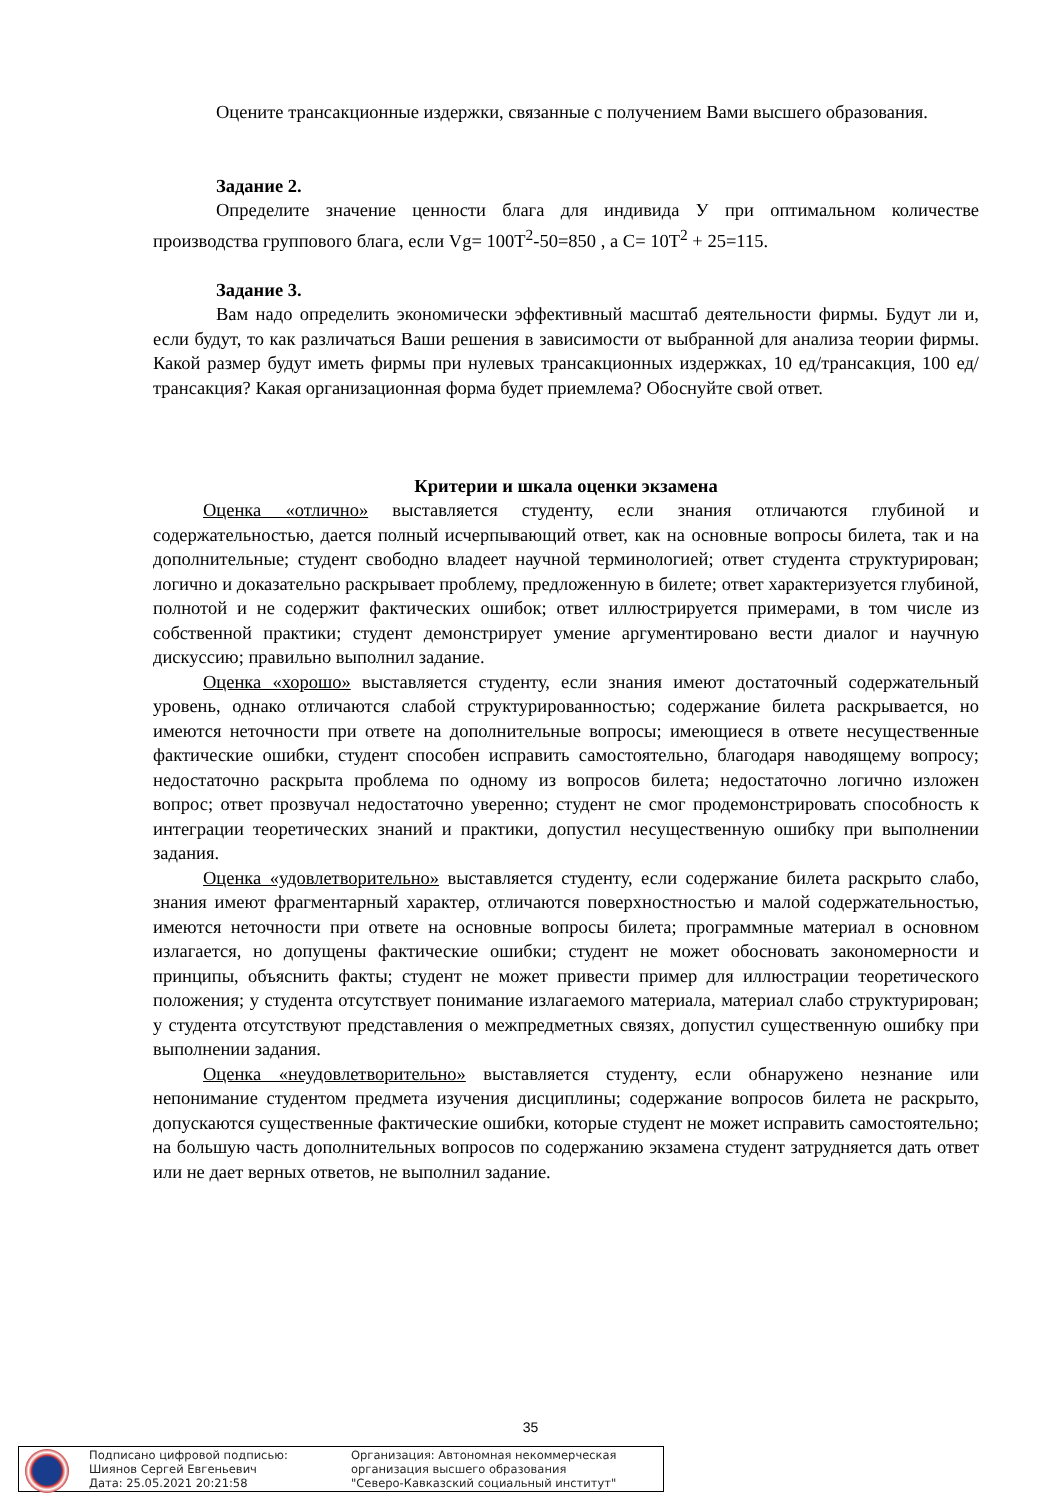Оцените трансакционные издержки, связанные с получением Вами высшего образования.
Задание 2.
Определите значение ценности блага для индивида У при оптимальном количестве производства группового блага, если Vg= 100T<sup>2</sup>-50=850 , а C= 10T<sup>2</sup> + 25=115.
Задание 3.
Вам надо определить экономически эффективный масштаб деятельности фирмы. Будут ли и, если будут, то как различаться Ваши решения в зависимости от выбранной для анализа теории фирмы. Какой размер будут иметь фирмы при нулевых трансакционных издержках, 10 ед/трансакция, 100 ед/трансакция? Какая организационная форма будет приемлема? Обоснуйте свой ответ.
Критерии и шкала оценки экзамена
Оценка «отлично» выставляется студенту, если знания отличаются глубиной и содержательностью, дается полный исчерпывающий ответ, как на основные вопросы билета, так и на дополнительные; студент свободно владеет научной терминологией; ответ студента структурирован; логично и доказательно раскрывает проблему, предложенную в билете; ответ характеризуется глубиной, полнотой и не содержит фактических ошибок; ответ иллюстрируется примерами, в том числе из собственной практики; студент демонстрирует умение аргументировано вести диалог и научную дискуссию; правильно выполнил задание.
Оценка «хорошо» выставляется студенту, если знания имеют достаточный содержательный уровень, однако отличаются слабой структурированностью; содержание билета раскрывается, но имеются неточности при ответе на дополнительные вопросы; имеющиеся в ответе несущественные фактические ошибки, студент способен исправить самостоятельно, благодаря наводящему вопросу; недостаточно раскрыта проблема по одному из вопросов билета; недостаточно логично изложен вопрос; ответ прозвучал недостаточно уверенно; студент не смог продемонстрировать способность к интеграции теоретических знаний и практики, допустил несущественную ошибку при выполнении задания.
Оценка «удовлетворительно» выставляется студенту, если содержание билета раскрыто слабо, знания имеют фрагментарный характер, отличаются поверхностностью и малой содержательностью, имеются неточности при ответе на основные вопросы билета; программные материал в основном излагается, но допущены фактические ошибки; студент не может обосновать закономерности и принципы, объяснить факты; студент не может привести пример для иллюстрации теоретического положения; у студента отсутствует понимание излагаемого материала, материал слабо структурирован; у студента отсутствуют представления о межпредметных связях, допустил существенную ошибку при выполнении задания.
Оценка «неудовлетворительно» выставляется студенту, если обнаружено незнание или непонимание студентом предмета изучения дисциплины; содержание вопросов билета не раскрыто, допускаются существенные фактические ошибки, которые студент не может исправить самостоятельно; на большую часть дополнительных вопросов по содержанию экзамена студент затрудняется дать ответ или не дает верных ответов, не выполнил задание.
35
Подписано цифровой подписью:
Шиянов Сергей Евгеньевич
Дата: 25.05.2021 20:21:58
Организация: Автономная некоммерческая
организация высшего образования
"Северо-Кавказский социальный институт"